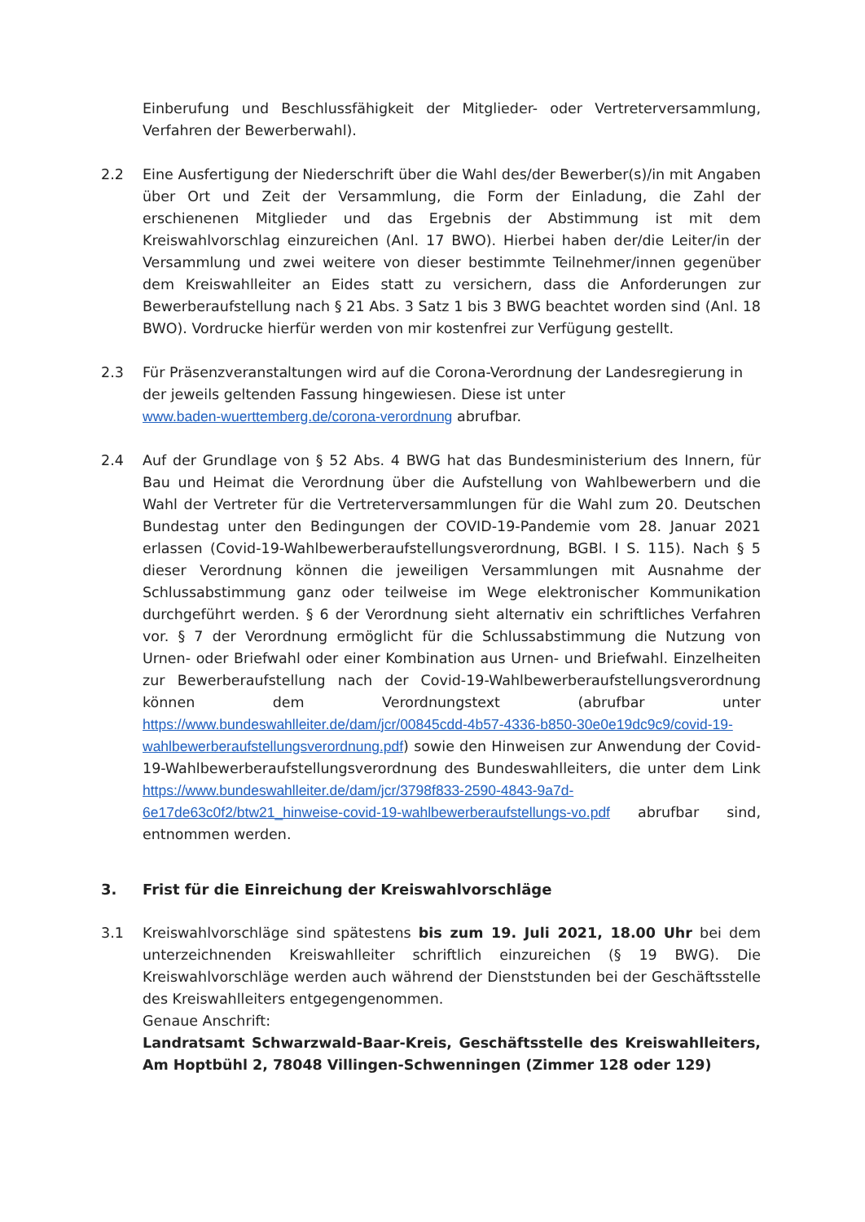Einberufung und Beschlussfähigkeit der Mitglieder- oder Vertreterversammlung, Verfahren der Bewerberwahl).
2.2 Eine Ausfertigung der Niederschrift über die Wahl des/der Bewerber(s)/in mit Angaben über Ort und Zeit der Versammlung, die Form der Einladung, die Zahl der erschienenen Mitglieder und das Ergebnis der Abstimmung ist mit dem Kreiswahlvorschlag einzureichen (Anl. 17 BWO). Hierbei haben der/die Leiter/in der Versammlung und zwei weitere von dieser bestimmte Teilnehmer/innen gegenüber dem Kreiswahlleiter an Eides statt zu versichern, dass die Anforderungen zur Bewerberaufstellung nach § 21 Abs. 3 Satz 1 bis 3 BWG beachtet worden sind (Anl. 18 BWO). Vordrucke hierfür werden von mir kostenfrei zur Verfügung gestellt.
2.3 Für Präsenzveranstaltungen wird auf die Corona-Verordnung der Landesregierung in der jeweils geltenden Fassung hingewiesen. Diese ist unter
www.baden-wuerttemberg.de/corona-verordnung abrufbar.
2.4 Auf der Grundlage von § 52 Abs. 4 BWG hat das Bundesministerium des Innern, für Bau und Heimat die Verordnung über die Aufstellung von Wahlbewerbern und die Wahl der Vertreter für die Vertreterversammlungen für die Wahl zum 20. Deutschen Bundestag unter den Bedingungen der COVID-19-Pandemie vom 28. Januar 2021 erlassen (Covid-19-Wahlbewerberaufstellungsverordnung, BGBl. I S. 115). Nach § 5 dieser Verordnung können die jeweiligen Versammlungen mit Ausnahme der Schlussabstimmung ganz oder teilweise im Wege elektronischer Kommunikation durchgeführt werden. § 6 der Verordnung sieht alternativ ein schriftliches Verfahren vor. § 7 der Verordnung ermöglicht für die Schlussabstimmung die Nutzung von Urnen- oder Briefwahl oder einer Kombination aus Urnen- und Briefwahl. Einzelheiten zur Bewerberaufstellung nach der Covid-19-Wahlbewerberaufstellungsverordnung können dem Verordnungstext (abrufbar unter https://www.bundeswahlleiter.de/dam/jcr/00845cdd-4b57-4336-b850-30e0e19dc9c9/covid-19-wahlbewerberaufstellungsverordnung.pdf) sowie den Hinweisen zur Anwendung der Covid-19-Wahlbewerberaufstellungsverordnung des Bundeswahlleiters, die unter dem Link https://www.bundeswahlleiter.de/dam/jcr/3798f833-2590-4843-9a7d-6e17de63c0f2/btw21_hinweise-covid-19-wahlbewerberaufstellungs-vo.pdf abrufbar sind, entnommen werden.
3. Frist für die Einreichung der Kreiswahlvorschläge
3.1 Kreiswahlvorschläge sind spätestens bis zum 19. Juli 2021, 18.00 Uhr bei dem unterzeichnenden Kreiswahlleiter schriftlich einzureichen (§ 19 BWG). Die Kreiswahlvorschläge werden auch während der Dienststunden bei der Geschäftsstelle des Kreiswahlleiters entgegengenommen.
Genaue Anschrift:
Landratsamt Schwarzwald-Baar-Kreis, Geschäftsstelle des Kreiswahlleiters, Am Hoptbühl 2, 78048 Villingen-Schwenningen (Zimmer 128 oder 129)